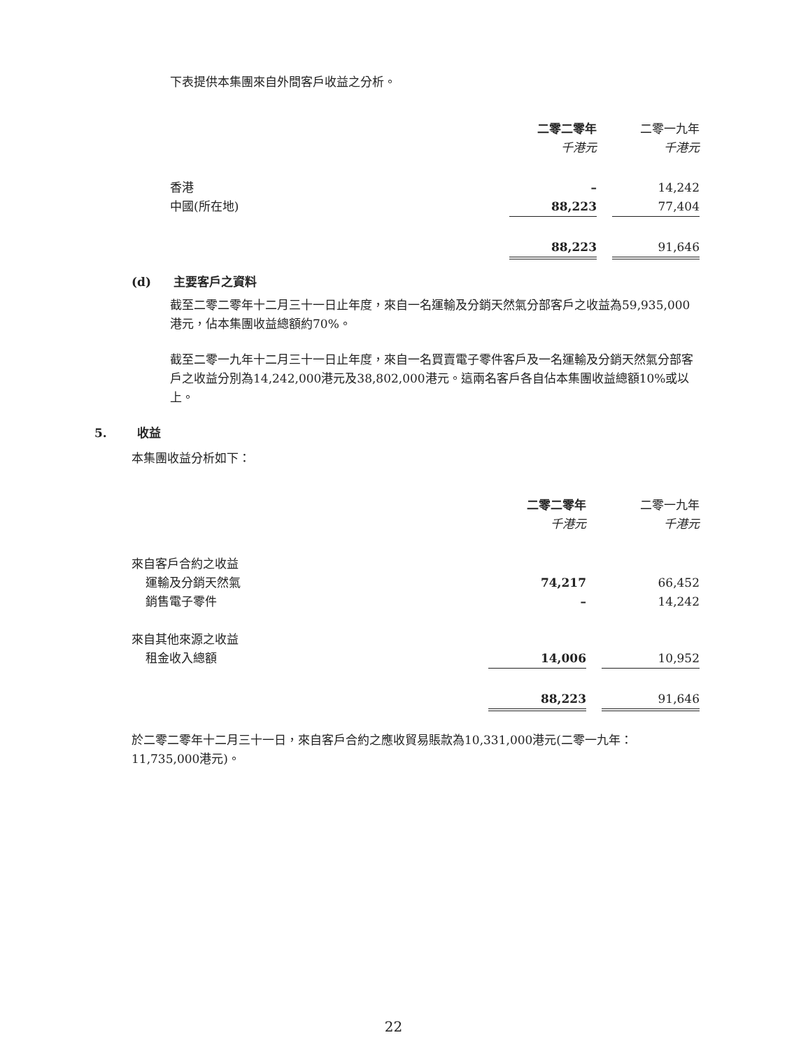下表提供本集團來自外間客戶收益之分析。
| | 二零二零年 | | 二零一九年 |
| | 千港元 | | 千港元 |
| 香港 | – | | 14,242 |
| 中國(所在地) | 88,223 | | 77,404 |
| | 88,223 | | 91,646 |
(d) 主要客戶之資料
截至二零二零年十二月三十一日止年度，來自一名運輸及分銷天然氣分部客戶之收益為59,935,000港元，佔本集團收益總額約70%。
截至二零一九年十二月三十一日止年度，來自一名買賣電子零件客戶及一名運輸及分銷天然氣分部客戶之收益分別為14,242,000港元及38,802,000港元。這兩名客戶各自佔本集團收益總額10%或以上。
5. 收益
本集團收益分析如下：
| | 二零二零年 | | 二零一九年 |
| | 千港元 | | 千港元 |
| 來自客戶合約之收益 | | | |
| 運輸及分銷天然氣 | 74,217 | | 66,452 |
| 銷售電子零件 | – | | 14,242 |
| 來自其他來源之收益 | | | |
| 租金收入總額 | 14,006 | | 10,952 |
| | 88,223 | | 91,646 |
於二零二零年十二月三十一日，來自客戶合約之應收貿易賬款為10,331,000港元(二零一九年：11,735,000港元)。
22